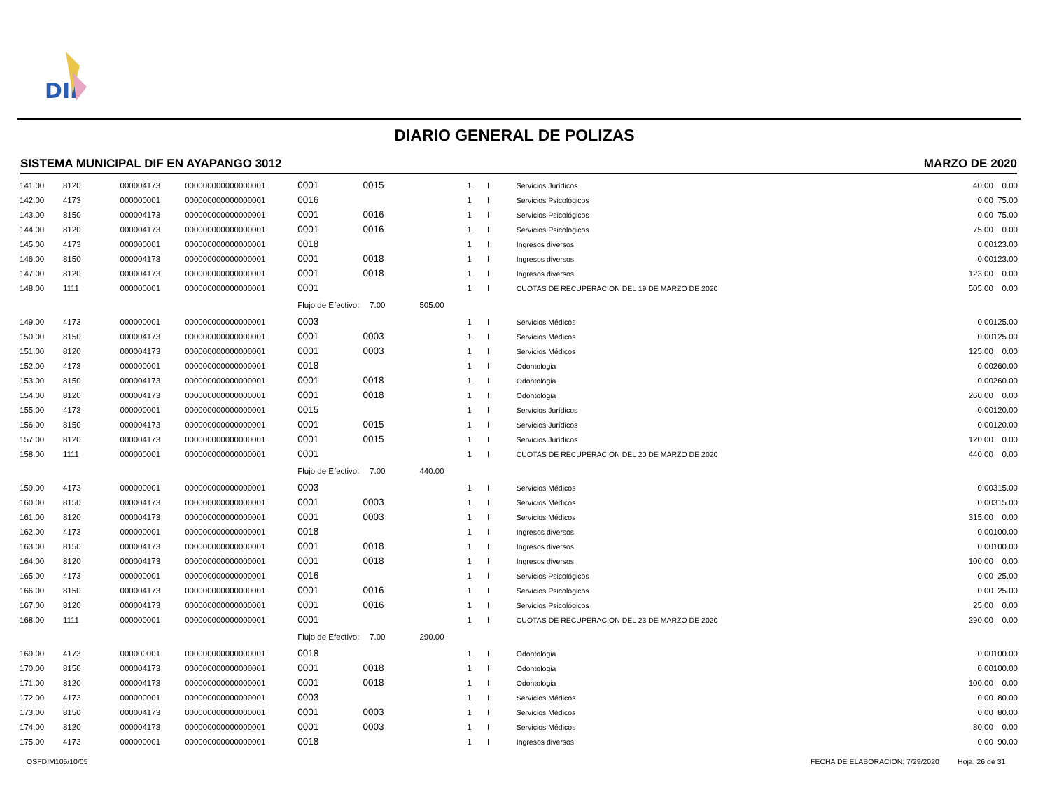DIF
DIARIO GENERAL DE POLIZAS
SISTEMA MUNICIPAL DIF EN AYAPANGO 3012 MARZO DE 2020
| 141.00 | 8120 | 000004173 | 000000000000000001 | 0001 | 0015 | 1 | I | Servicios Jurídicos | 40.00 | 0.00 |
| 142.00 | 4173 | 000000001 | 000000000000000001 | 0016 | | 1 | I | Servicios Psicológicos | 0.00 | 75.00 |
| 143.00 | 8150 | 000004173 | 000000000000000001 | 0001 | 0016 | 1 | I | Servicios Psicológicos | 0.00 | 75.00 |
| 144.00 | 8120 | 000004173 | 000000000000000001 | 0001 | 0016 | 1 | I | Servicios Psicológicos | 75.00 | 0.00 |
| 145.00 | 4173 | 000000001 | 000000000000000001 | 0018 | | 1 | I | Ingresos diversos | 0.00 | 123.00 |
| 146.00 | 8150 | 000004173 | 000000000000000001 | 0001 | 0018 | 1 | I | Ingresos diversos | 0.00 | 123.00 |
| 147.00 | 8120 | 000004173 | 000000000000000001 | 0001 | 0018 | 1 | I | Ingresos diversos | 123.00 | 0.00 |
| 148.00 | 1111 | 000000001 | 000000000000000001 | 0001 | | 1 | I | CUOTAS DE RECUPERACION DEL 19 DE MARZO DE 2020 | 505.00 | 0.00 |
| | | | | Flujo de Efectivo: | 7.00 | 505.00 | | | | |
| 149.00 | 4173 | 000000001 | 000000000000000001 | 0003 | | 1 | I | Servicios Médicos | 0.00 | 125.00 |
| 150.00 | 8150 | 000004173 | 000000000000000001 | 0001 | 0003 | 1 | I | Servicios Médicos | 0.00 | 125.00 |
| 151.00 | 8120 | 000004173 | 000000000000000001 | 0001 | 0003 | 1 | I | Servicios Médicos | 125.00 | 0.00 |
| 152.00 | 4173 | 000000001 | 000000000000000001 | 0018 | | 1 | I | Odontologia | 0.00 | 260.00 |
| 153.00 | 8150 | 000004173 | 000000000000000001 | 0001 | 0018 | 1 | I | Odontologia | 0.00 | 260.00 |
| 154.00 | 8120 | 000004173 | 000000000000000001 | 0001 | 0018 | 1 | I | Odontologia | 260.00 | 0.00 |
| 155.00 | 4173 | 000000001 | 000000000000000001 | 0015 | | 1 | I | Servicios Jurídicos | 0.00 | 120.00 |
| 156.00 | 8150 | 000004173 | 000000000000000001 | 0001 | 0015 | 1 | I | Servicios Jurídicos | 0.00 | 120.00 |
| 157.00 | 8120 | 000004173 | 000000000000000001 | 0001 | 0015 | 1 | I | Servicios Jurídicos | 120.00 | 0.00 |
| 158.00 | 1111 | 000000001 | 000000000000000001 | 0001 | | 1 | I | CUOTAS DE RECUPERACION DEL 20 DE MARZO DE 2020 | 440.00 | 0.00 |
| | | | | Flujo de Efectivo: | 7.00 | 440.00 | | | | |
| 159.00 | 4173 | 000000001 | 000000000000000001 | 0003 | | 1 | I | Servicios Médicos | 0.00 | 315.00 |
| 160.00 | 8150 | 000004173 | 000000000000000001 | 0001 | 0003 | 1 | I | Servicios Médicos | 0.00 | 315.00 |
| 161.00 | 8120 | 000004173 | 000000000000000001 | 0001 | 0003 | 1 | I | Servicios Médicos | 315.00 | 0.00 |
| 162.00 | 4173 | 000000001 | 000000000000000001 | 0018 | | 1 | I | Ingresos diversos | 0.00 | 100.00 |
| 163.00 | 8150 | 000004173 | 000000000000000001 | 0001 | 0018 | 1 | I | Ingresos diversos | 0.00 | 100.00 |
| 164.00 | 8120 | 000004173 | 000000000000000001 | 0001 | 0018 | 1 | I | Ingresos diversos | 100.00 | 0.00 |
| 165.00 | 4173 | 000000001 | 000000000000000001 | 0016 | | 1 | I | Servicios Psicológicos | 0.00 | 25.00 |
| 166.00 | 8150 | 000004173 | 000000000000000001 | 0001 | 0016 | 1 | I | Servicios Psicológicos | 0.00 | 25.00 |
| 167.00 | 8120 | 000004173 | 000000000000000001 | 0001 | 0016 | 1 | I | Servicios Psicológicos | 25.00 | 0.00 |
| 168.00 | 1111 | 000000001 | 000000000000000001 | 0001 | | 1 | I | CUOTAS DE RECUPERACION DEL 23 DE MARZO DE 2020 | 290.00 | 0.00 |
| | | | | Flujo de Efectivo: | 7.00 | 290.00 | | | | |
| 169.00 | 4173 | 000000001 | 000000000000000001 | 0018 | | 1 | I | Odontologia | 0.00 | 100.00 |
| 170.00 | 8150 | 000004173 | 000000000000000001 | 0001 | 0018 | 1 | I | Odontologia | 0.00 | 100.00 |
| 171.00 | 8120 | 000004173 | 000000000000000001 | 0001 | 0018 | 1 | I | Odontologia | 100.00 | 0.00 |
| 172.00 | 4173 | 000000001 | 000000000000000001 | 0003 | | 1 | I | Servicios Médicos | 0.00 | 80.00 |
| 173.00 | 8150 | 000004173 | 000000000000000001 | 0001 | 0003 | 1 | I | Servicios Médicos | 0.00 | 80.00 |
| 174.00 | 8120 | 000004173 | 000000000000000001 | 0001 | 0003 | 1 | I | Servicios Médicos | 80.00 | 0.00 |
| 175.00 | 4173 | 000000001 | 000000000000000001 | 0018 | | 1 | I | Ingresos diversos | 0.00 | 90.00 |
OSFDIM105/10/05
FECHA DE ELABORACION: 7/29/2020 Hoja: 26 de 31